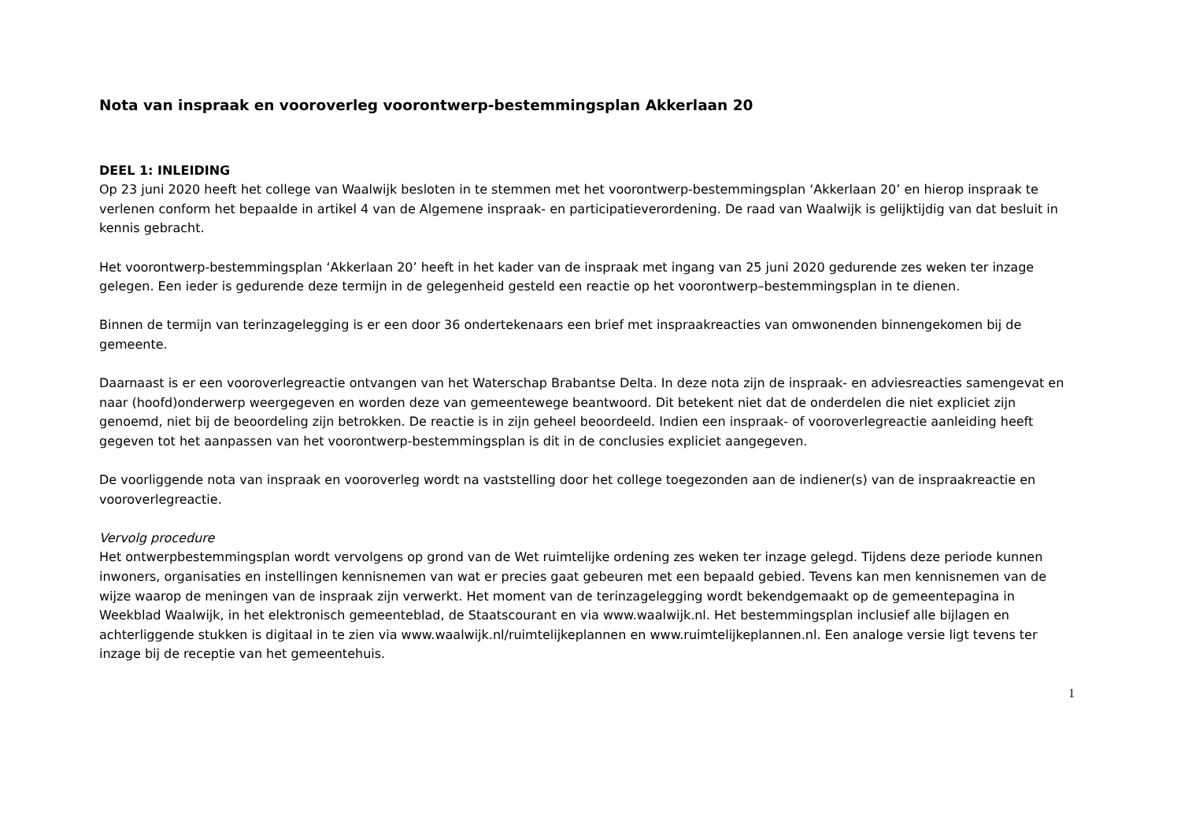Nota van inspraak en vooroverleg voorontwerp-bestemmingsplan Akkerlaan 20
DEEL 1: INLEIDING
Op 23 juni 2020 heeft het college van Waalwijk besloten in te stemmen met het voorontwerp-bestemmingsplan ‘Akkerlaan 20’ en hierop inspraak te verlenen conform het bepaalde in artikel 4 van de Algemene inspraak- en participatieverordening. De raad van Waalwijk is gelijktijdig van dat besluit in kennis gebracht.
Het voorontwerp-bestemmingsplan ‘Akkerlaan 20’ heeft in het kader van de inspraak met ingang van 25 juni 2020 gedurende zes weken ter inzage gelegen. Een ieder is gedurende deze termijn in de gelegenheid gesteld een reactie op het voorontwerp–bestemmingsplan in te dienen.
Binnen de termijn van terinzagelegging is er een door 36 ondertekenaars een brief met inspraakreacties van omwonenden binnengekomen bij de gemeente.
Daarnaast is er een vooroverlegreactie ontvangen van het Waterschap Brabantse Delta. In deze nota zijn de inspraak- en adviesreacties samengevat en naar (hoofd)onderwerp weergegeven en worden deze van gemeentewege beantwoord. Dit betekent niet dat de onderdelen die niet expliciet zijn genoemd, niet bij de beoordeling zijn betrokken. De reactie is in zijn geheel beoordeeld. Indien een inspraak- of vooroverlegreactie aanleiding heeft gegeven tot het aanpassen van het voorontwerp-bestemmingsplan is dit in de conclusies expliciet aangegeven.
De voorliggende nota van inspraak en vooroverleg wordt na vaststelling door het college toegezonden aan de indiener(s) van de inspraakreactie en vooroverlegreactie.
Vervolg procedure
Het ontwerpbestemmingsplan wordt vervolgens op grond van de Wet ruimtelijke ordening zes weken ter inzage gelegd. Tijdens deze periode kunnen inwoners, organisaties en instellingen kennisnemen van wat er precies gaat gebeuren met een bepaald gebied. Tevens kan men kennisnemen van de wijze waarop de meningen van de inspraak zijn verwerkt. Het moment van de terinzagelegging wordt bekendgemaakt op de gemeentepagina in Weekblad Waalwijk, in het elektronisch gemeenteblad, de Staatscourant en via www.waalwijk.nl. Het bestemmingsplan inclusief alle bijlagen en achterliggende stukken is digitaal in te zien via www.waalwijk.nl/ruimtelijkeplannen en www.ruimtelijkeplannen.nl. Een analoge versie ligt tevens ter inzage bij de receptie van het gemeentehuis.
1